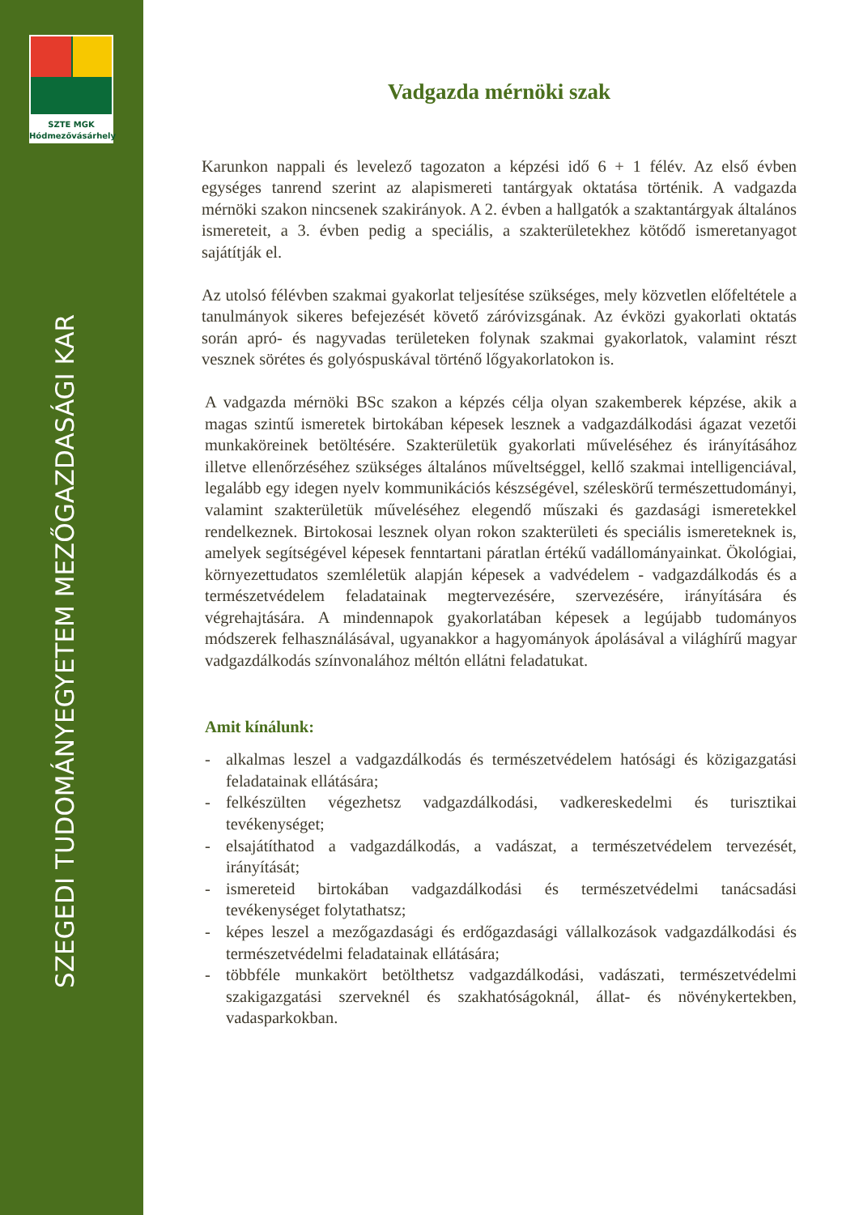SZTE MGK
Hódmezővásárhely
SZEGEDI TUDOMÁNYEGYETEM MEZŐGAZDASÁGI KAR
Vadgazda mérnöki szak
Karunkon nappali és levelező tagozaton a képzési idő 6 + 1 félév. Az első évben egységes tanrend szerint az alapismereti tantárgyak oktatása történik. A vadgazda mérnöki szakon nincsenek szakirányok. A 2. évben a hallgatók a szaktantárgyak általános ismereteit, a 3. évben pedig a speciális, a szakterületekhez kötődő ismeretanyagot sajátítják el.
Az utolsó félévben szakmai gyakorlat teljesítése szükséges, mely közvetlen előfeltétele a tanulmányok sikeres befejezését követő záróvizsgának. Az évközi gyakorlati oktatás során apró- és nagyvadas területeken folynak szakmai gyakorlatok, valamint részt vesznek sörétes és golyóspuskával történő lőgyakorlatokon is.
A vadgazda mérnöki BSc szakon a képzés célja olyan szakemberek képzése, akik a magas szintű ismeretek birtokában képesek lesznek a vadgazdálkodási ágazat vezetői munkaköreinek betöltésére. Szakterületük gyakorlati műveléséhez és irányításához illetve ellenőrzéséhez szükséges általános műveltséggel, kellő szakmai intelligenciával, legalább egy idegen nyelv kommunikációs készségével, széleskörű természettudományi, valamint szakterületük műveléséhez elegendő műszaki és gazdasági ismeretekkel rendelkeznek. Birtokosai lesznek olyan rokon szakterületi és speciális ismereteknek is, amelyek segítségével képesek fenntartani páratlan értékű vadállományainkat. Ökológiai, környezettudatos szemléletük alapján képesek a vadvédelem - vadgazdálkodás és a természetvédelem feladatainak megtervezésére, szervezésére, irányítására és végrehajtására. A mindennapok gyakorlatában képesek a legújabb tudományos módszerek felhasználásával, ugyanakkor a hagyományok ápolásával a világhírű magyar vadgazdálkodás színvonalához méltón ellátni feladatukat.
Amit kínálunk:
- alkalmas leszel a vadgazdálkodás és természetvédelem hatósági és közigazgatási feladatainak ellátására;
- felkészülten végezhetsz vadgazdálkodási, vadkereskedelmi és turisztikai tevékenységet;
- elsajátíthatod a vadgazdálkodás, a vadászat, a természetvédelem tervezését, irányítását;
- ismereteid birtokában vadgazdálkodási és természetvédelmi tanácsadási tevékenységet folytathatsz;
- képes leszel a mezőgazdasági és erdőgazdasági vállalkozások vadgazdálkodási és természetvédelmi feladatainak ellátására;
- többféle munkakört betölthetsz vadgazdálkodási, vadászati, természetvédelmi szakigazgatási szerveknél és szakhatóságoknál, állat- és növénykertekben, vadasparkokban.